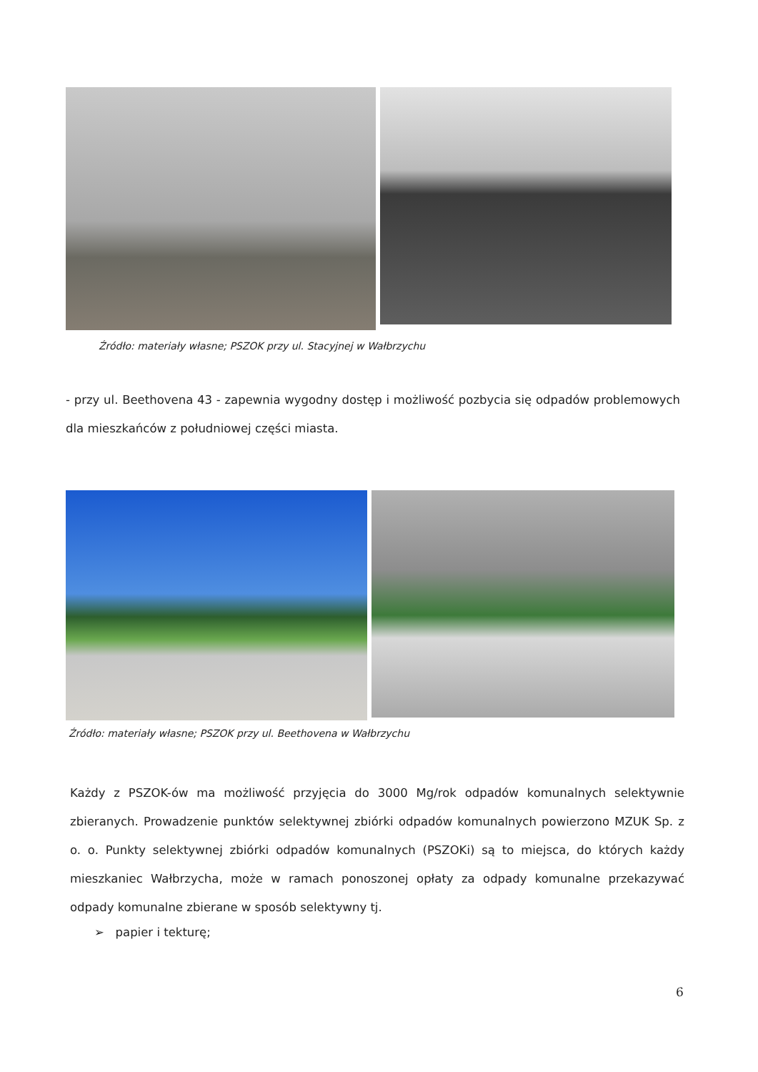Źródło: materiały własne; PSZOK przy ul. Stacyjnej w Wałbrzychu
- przy ul. Beethovena 43 - zapewnia wygodny dostęp i możliwość pozbycia się odpadów problemowych dla mieszkańców z południowej części miasta.
Źródło: materiały własne; PSZOK przy ul. Beethovena w Wałbrzychu
Każdy z PSZOK-ów ma możliwość przyjęcia do 3000 Mg/rok odpadów komunalnych selektywnie zbieranych. Prowadzenie punktów selektywnej zbiórki odpadów komunalnych powierzono MZUK Sp. z o. o. Punkty selektywnej zbiórki odpadów komunalnych (PSZOKi) są to miejsca, do których każdy mieszkaniec Wałbrzycha, może w ramach ponoszonej opłaty za odpady komunalne przekazywać odpady komunalne zbierane w sposób selektywny tj.
➢ papier i tekturę;
6